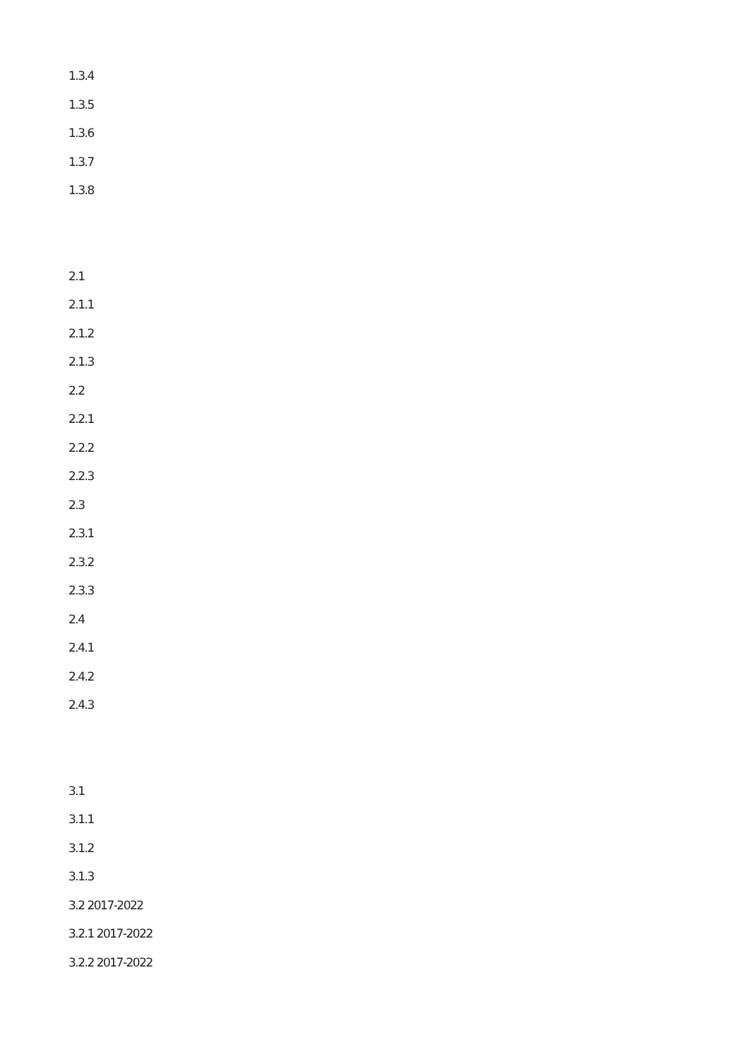1.3.4
1.3.5
1.3.6
1.3.7
1.3.8
2.1
2.1.1
2.1.2
2.1.3
2.2
2.2.1
2.2.2
2.2.3
2.3
2.3.1
2.3.2
2.3.3
2.4
2.4.1
2.4.2
2.4.3
3.1
3.1.1
3.1.2
3.1.3
3.2 2017-2022
3.2.1 2017-2022
3.2.2 2017-2022